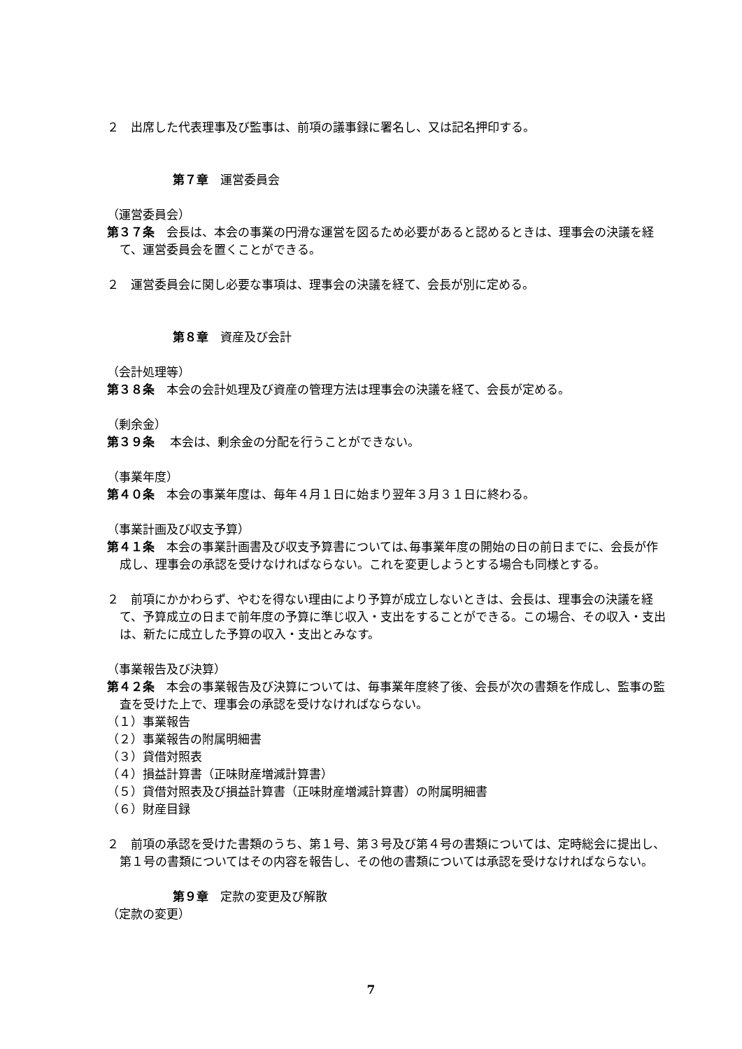２　出席した代表理事及び監事は、前項の議事録に署名し、又は記名押印する。
第７章　運営委員会
（運営委員会）
第３７条　会長は、本会の事業の円滑な運営を図るため必要があると認めるときは、理事会の決議を経て、運営委員会を置くことができる。
２　運営委員会に関し必要な事項は、理事会の決議を経て、会長が別に定める。
第８章　資産及び会計
（会計処理等）
第３８条　本会の会計処理及び資産の管理方法は理事会の決議を経て、会長が定める。
（剰余金）
第３９条　 本会は、剰余金の分配を行うことができない。
（事業年度）
第４０条　本会の事業年度は、毎年４月１日に始まり翌年３月３１日に終わる。
（事業計画及び収支予算）
第４１条　本会の事業計画書及び収支予算書については､毎事業年度の開始の日の前日までに、会長が作成し、理事会の承認を受けなければならない。これを変更しようとする場合も同様とする。
２　前項にかかわらず、やむを得ない理由により予算が成立しないときは、会長は、理事会の決議を経て、予算成立の日まで前年度の予算に準じ収入・支出をすることができる。この場合、その収入・支出は、新たに成立した予算の収入・支出とみなす。
（事業報告及び決算）
第４２条　本会の事業報告及び決算については、毎事業年度終了後、会長が次の書類を作成し、監事の監査を受けた上で、理事会の承認を受けなければならない。
（１）事業報告
（２）事業報告の附属明細書
（３）貸借対照表
（４）損益計算書（正味財産増減計算書）
（５）貸借対照表及び損益計算書（正味財産増減計算書）の附属明細書
（６）財産目録
２　前項の承認を受けた書類のうち、第１号、第３号及び第４号の書類については、定時総会に提出し、第１号の書類についてはその内容を報告し、その他の書類については承認を受けなければならない。
第９章　定款の変更及び解散
（定款の変更）
7